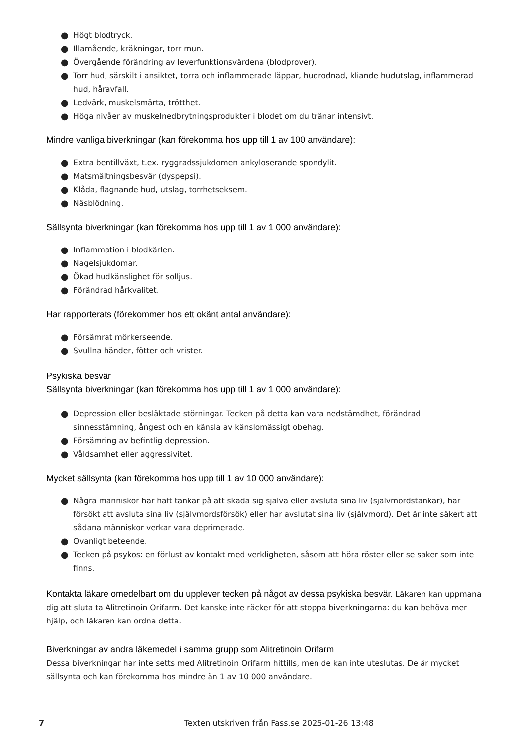● Högt blodtryck.
● Illamående, kräkningar, torr mun.
● Övergående förändring av leverfunktionsvärdena (blodprover).
● Torr hud, särskilt i ansiktet, torra och inflammerade läppar, hudrodnad, kliande hudutslag, inflammerad hud, håravfall.
● Ledvärk, muskelsmärta, trötthet.
● Höga nivåer av muskelnedbrytningsprodukter i blodet om du tränar intensivt.
Mindre vanliga biverkningar (kan förekomma hos upp till 1 av 100 användare):
● Extra bentillväxt, t.ex. ryggradssjukdomen ankyloserande spondylit.
● Matsmältningsbesvär (dyspepsi).
● Klåda, flagnande hud, utslag, torrhetseksem.
● Näsblödning.
Sällsynta biverkningar (kan förekomma hos upp till 1 av 1 000 användare):
● Inflammation i blodkärlen.
● Nagelsjukdomar.
● Ökad hudkänslighet för solljus.
● Förändrad hårkvalitet.
Har rapporterats (förekommer hos ett okänt antal användare):
● Försämrat mörkerseende.
● Svullna händer, fötter och vrister.
Psykiska besvär
Sällsynta biverkningar (kan förekomma hos upp till 1 av 1 000 användare):
● Depression eller besläktade störningar. Tecken på detta kan vara nedstämdhet, förändrad sinnesstämning, ångest och en känsla av känslomässigt obehag.
● Försämring av befintlig depression.
● Våldsamhet eller aggressivitet.
Mycket sällsynta (kan förekomma hos upp till 1 av 10 000 användare):
● Några människor har haft tankar på att skada sig själva eller avsluta sina liv (självmordstankar), har försökt att avsluta sina liv (självmordsförsök) eller har avslutat sina liv (självmord). Det är inte säkert att sådana människor verkar vara deprimerade.
● Ovanligt beteende.
● Tecken på psykos: en förlust av kontakt med verkligheten, såsom att höra röster eller se saker som inte finns.
Kontakta läkare omedelbart om du upplever tecken på något av dessa psykiska besvär. Läkaren kan uppmana dig att sluta ta Alitretinoin Orifarm. Det kanske inte räcker för att stoppa biverkningarna: du kan behöva mer hjälp, och läkaren kan ordna detta.
Biverkningar av andra läkemedel i samma grupp som Alitretinoin Orifarm
Dessa biverkningar har inte setts med Alitretinoin Orifarm hittills, men de kan inte uteslutas. De är mycket sällsynta och kan förekomma hos mindre än 1 av 10 000 användare.
7 Texten utskriven från Fass.se 2025-01-26 13:48